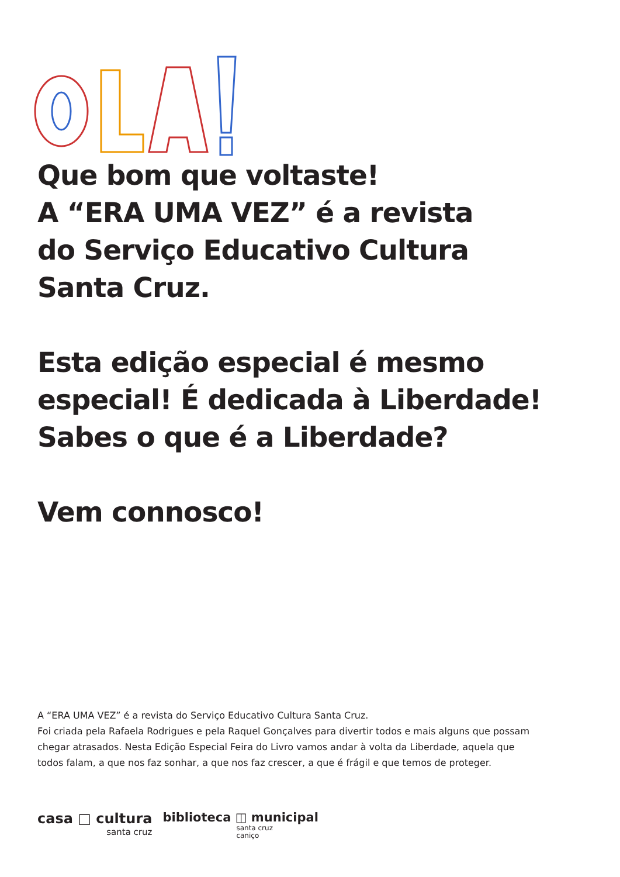Que bom que voltaste!
A “ERA UMA VEZ” é a revista
do Serviço Educativo Cultura
Santa Cruz.
Esta edição especial é mesmo
especial! É dedicada à Liberdade!
Sabes o que é a Liberdade?
Vem connosco!
A “ERA UMA VEZ” é a revista do Serviço Educativo Cultura Santa Cruz.
Foi criada pela Rafaela Rodrigues e pela Raquel Gonçalves para divertir todos e mais alguns que possam chegar atrasados. Nesta Edição Especial Feira do Livro vamos andar à volta da Liberdade, aquela que todos falam, a que nos faz sonhar, a que nos faz crescer, a que é frágil e que temos de proteger.
casa □ cultura
santa cruz
biblioteca ◫ municipal
santa cruz
caniço